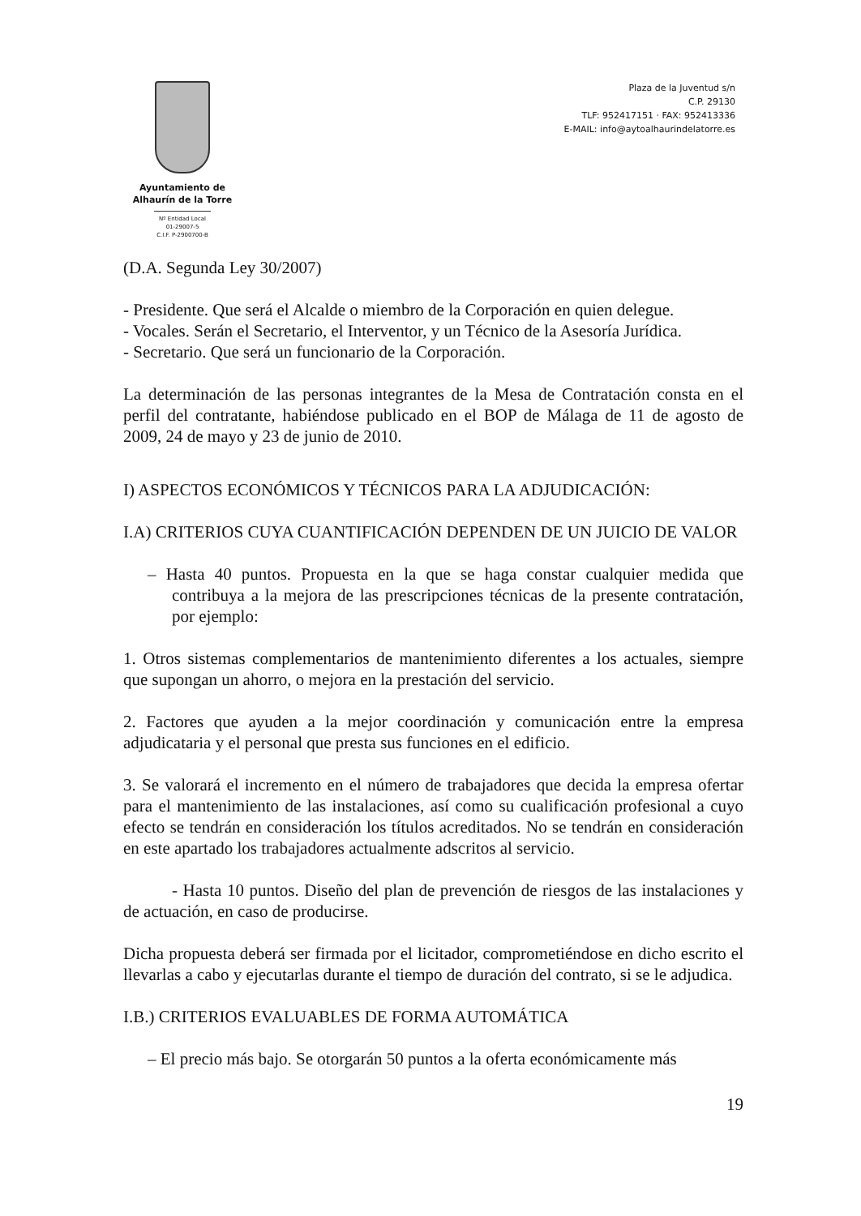Ayuntamiento de
Alhaurín de la Torre
Nº Entidad Local 01-29007-5
C.I.F. P-2900700-B
Plaza de la Juventud s/n
C.P. 29130
TLF: 952417151 · FAX: 952413336
E-MAIL: info@aytoalhaurindelatorre.es
(D.A. Segunda Ley 30/2007)
- Presidente. Que será el Alcalde o miembro de la Corporación en quien delegue.
- Vocales. Serán el Secretario, el Interventor, y un Técnico de la Asesoría Jurídica.
- Secretario. Que será un funcionario de la Corporación.
La determinación de las personas integrantes de la Mesa de Contratación consta en el perfil del contratante, habiéndose publicado en el BOP de Málaga de 11 de agosto de 2009, 24 de mayo y 23 de junio de 2010.
I) ASPECTOS ECONÓMICOS Y TÉCNICOS PARA LA ADJUDICACIÓN:
I.A) CRITERIOS CUYA CUANTIFICACIÓN DEPENDEN DE UN JUICIO DE VALOR
– Hasta 40 puntos. Propuesta en la que se haga constar cualquier medida que contribuya a la mejora de las prescripciones técnicas de la presente contratación, por ejemplo:
1. Otros sistemas complementarios de mantenimiento diferentes a los actuales, siempre que supongan un ahorro, o mejora en la prestación del servicio.
2. Factores que ayuden a la mejor coordinación y comunicación entre la empresa adjudicataria y el personal que presta sus funciones en el edificio.
3. Se valorará el incremento en el número de trabajadores que decida la empresa ofertar para el mantenimiento de las instalaciones, así como su cualificación profesional a cuyo efecto se tendrán en consideración los títulos acreditados. No se tendrán en consideración en este apartado los trabajadores actualmente adscritos al servicio.
- Hasta 10 puntos. Diseño del plan de prevención de riesgos de las instalaciones y de actuación, en caso de producirse.
Dicha propuesta deberá ser firmada por el licitador, comprometiéndose en dicho escrito el llevarlas a cabo y ejecutarlas durante el tiempo de duración del contrato, si se le adjudica.
I.B.) CRITERIOS EVALUABLES DE FORMA AUTOMÁTICA
– El precio más bajo. Se otorgarán 50 puntos a la oferta económicamente más
19